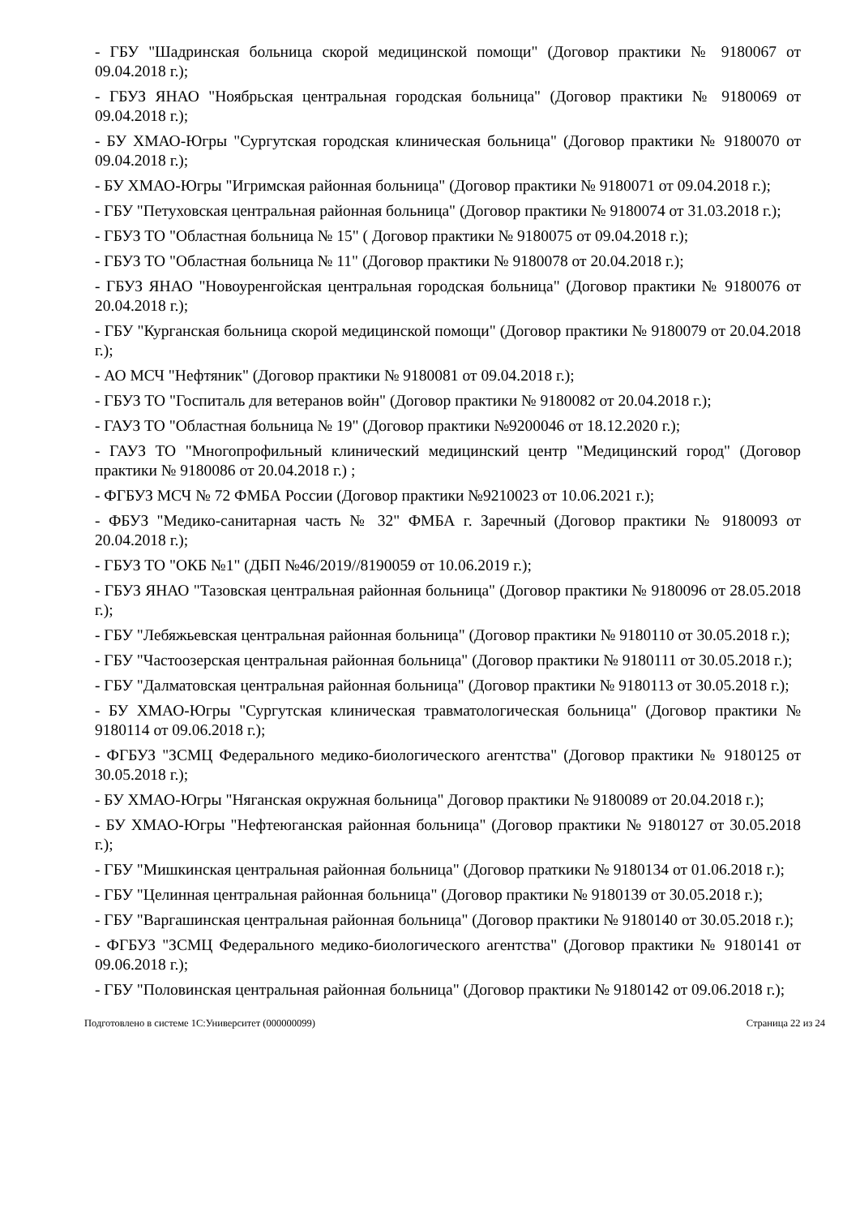- ГБУ "Шадринская больница скорой медицинской помощи" (Договор практики № 9180067 от 09.04.2018 г.);
- ГБУЗ ЯНАО "Ноябрьская центральная городская больница" (Договор практики № 9180069 от 09.04.2018 г.);
- БУ ХМАО-Югры "Сургутская городская клиническая больница" (Договор практики № 9180070 от 09.04.2018 г.);
- БУ ХМАО-Югры "Игримская районная больница" (Договор практики № 9180071 от 09.04.2018 г.);
- ГБУ "Петуховская центральная районная больница" (Договор практики № 9180074 от 31.03.2018 г.);
- ГБУЗ ТО "Областная больница № 15" ( Договор практики № 9180075 от 09.04.2018 г.);
- ГБУЗ ТО "Областная больница № 11" (Договор практики № 9180078 от 20.04.2018 г.);
- ГБУЗ ЯНАО "Новоуренгойская центральная городская больница" (Договор практики № 9180076 от 20.04.2018 г.);
- ГБУ "Курганская больница скорой медицинской помощи" (Договор практики № 9180079 от 20.04.2018 г.);
- АО МСЧ "Нефтяник" (Договор практики № 9180081 от 09.04.2018 г.);
- ГБУЗ ТО "Госпиталь для ветеранов войн" (Договор практики № 9180082 от 20.04.2018 г.);
- ГАУЗ ТО "Областная больница № 19" (Договор практики №9200046 от 18.12.2020 г.);
- ГАУЗ ТО "Многопрофильный клинический медицинский центр "Медицинский город" (Договор практики № 9180086 от 20.04.2018 г.) ;
- ФГБУЗ МСЧ № 72 ФМБА России (Договор практики №9210023 от 10.06.2021 г.);
- ФБУЗ "Медико-санитарная часть № 32" ФМБА г. Заречный (Договор практики № 9180093 от 20.04.2018 г.);
- ГБУЗ ТО "ОКБ №1" (ДБП №46/2019//8190059 от 10.06.2019 г.);
- ГБУЗ ЯНАО "Тазовская центральная районная больница" (Договор практики № 9180096 от 28.05.2018 г.);
- ГБУ "Лебяжьевская центральная районная больница" (Договор практики № 9180110 от 30.05.2018 г.);
- ГБУ "Частоозерская центральная районная больница" (Договор практики № 9180111 от 30.05.2018 г.);
- ГБУ "Далматовская центральная районная больница" (Договор практики № 9180113 от 30.05.2018 г.);
- БУ ХМАО-Югры "Сургутская клиническая травматологическая больница" (Договор практики № 9180114 от 09.06.2018 г.);
- ФГБУЗ "ЗСМЦ Федерального медико-биологического агентства" (Договор практики № 9180125 от 30.05.2018 г.);
- БУ ХМАО-Югры "Няганская окружная больница" Договор практики № 9180089 от 20.04.2018 г.);
- БУ ХМАО-Югры "Нефтеюганская районная больница" (Договор практики № 9180127 от 30.05.2018 г.);
- ГБУ "Мишкинская центральная районная больница" (Договор праткики № 9180134 от 01.06.2018 г.);
- ГБУ "Целинная центральная районная больница" (Договор практики № 9180139 от 30.05.2018 г.);
- ГБУ "Варгашинская центральная районная больница" (Договор практики № 9180140 от 30.05.2018 г.);
- ФГБУЗ "ЗСМЦ Федерального медико-биологического агентства" (Договор практики № 9180141 от 09.06.2018 г.);
- ГБУ "Половинская центральная районная больница" (Договор практики № 9180142 от 09.06.2018 г.);
Подготовлено в системе 1С:Университет (000000099) Страница 22 из 24